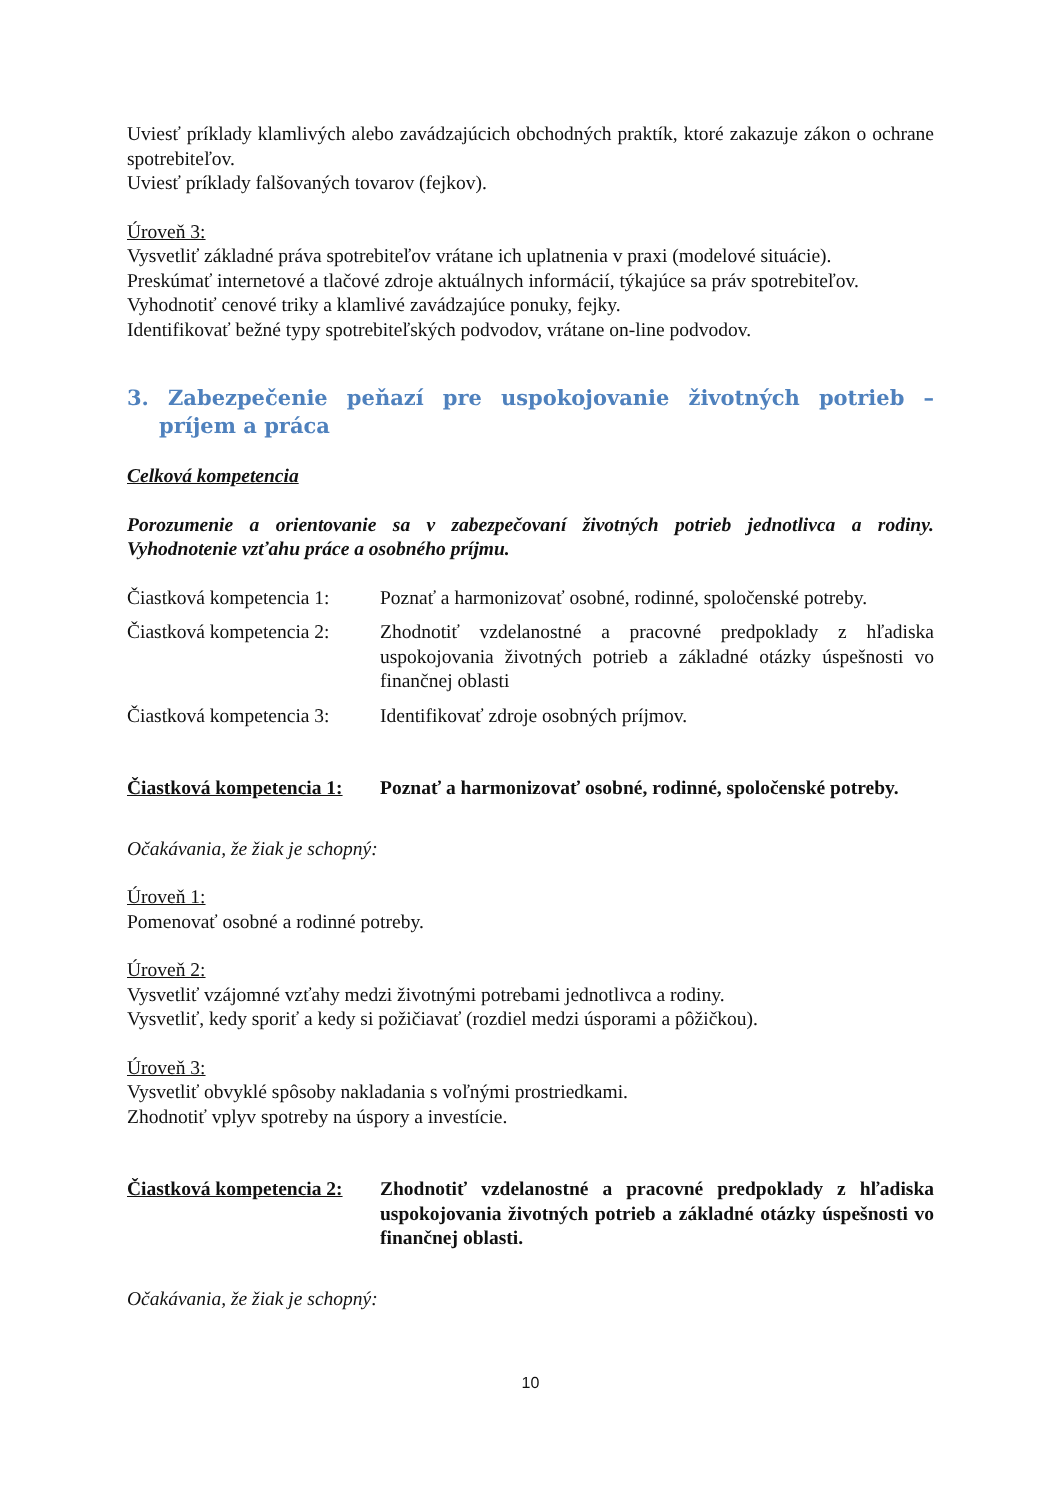Uviesť príklady klamlivých alebo zavádzajúcich obchodných praktík, ktoré zakazuje zákon o ochrane spotrebiteľov.
Uviesť príklady falšovaných tovarov (fejkov).
Úroveň 3:
Vysvetliť základné práva spotrebiteľov vrátane ich uplatnenia v praxi (modelové situácie).
Preskúmať internetové a tlačové zdroje aktuálnych informácií, týkajúce sa práv spotrebiteľov.
Vyhodnotiť cenové triky a klamlivé zavádzajúce ponuky, fejky.
Identifikovať bežné typy spotrebiteľských podvodov, vrátane on-line podvodov.
3. Zabezpečenie peňazí pre uspokojovanie životných potrieb – príjem a práca
Celková kompetencia
Porozumenie a orientovanie sa v zabezpečovaní životných potrieb jednotlivca a rodiny. Vyhodnotenie vzťahu práce a osobného príjmu.
Čiastková kompetencia 1:
Poznať a harmonizovať osobné, rodinné, spoločenské potreby.
Čiastková kompetencia 2:
Zhodnotiť vzdelanostné a pracovné predpoklady z hľadiska uspokojovania životných potrieb a základné otázky úspešnosti vo finančnej oblasti
Čiastková kompetencia 3:
Identifikovať zdroje osobných príjmov.
Čiastková kompetencia 1:
Poznať a harmonizovať osobné, rodinné, spoločenské potreby.
Očakávania, že žiak je schopný:
Úroveň 1:
Pomenovať osobné a rodinné potreby.
Úroveň 2:
Vysvetliť vzájomné vzťahy medzi životnými potrebami jednotlivca a rodiny.
Vysvetliť, kedy sporiť a kedy si požičiavať (rozdiel medzi úsporami a pôžičkou).
Úroveň 3:
Vysvetliť obvyklé spôsoby nakladania s voľnými prostriedkami.
Zhodnotiť vplyv spotreby na úspory a investície.
Čiastková kompetencia 2:
Zhodnotiť vzdelanostné a pracovné predpoklady z hľadiska uspokojovania životných potrieb a základné otázky úspešnosti vo finančnej oblasti.
Očakávania, že žiak je schopný:
10